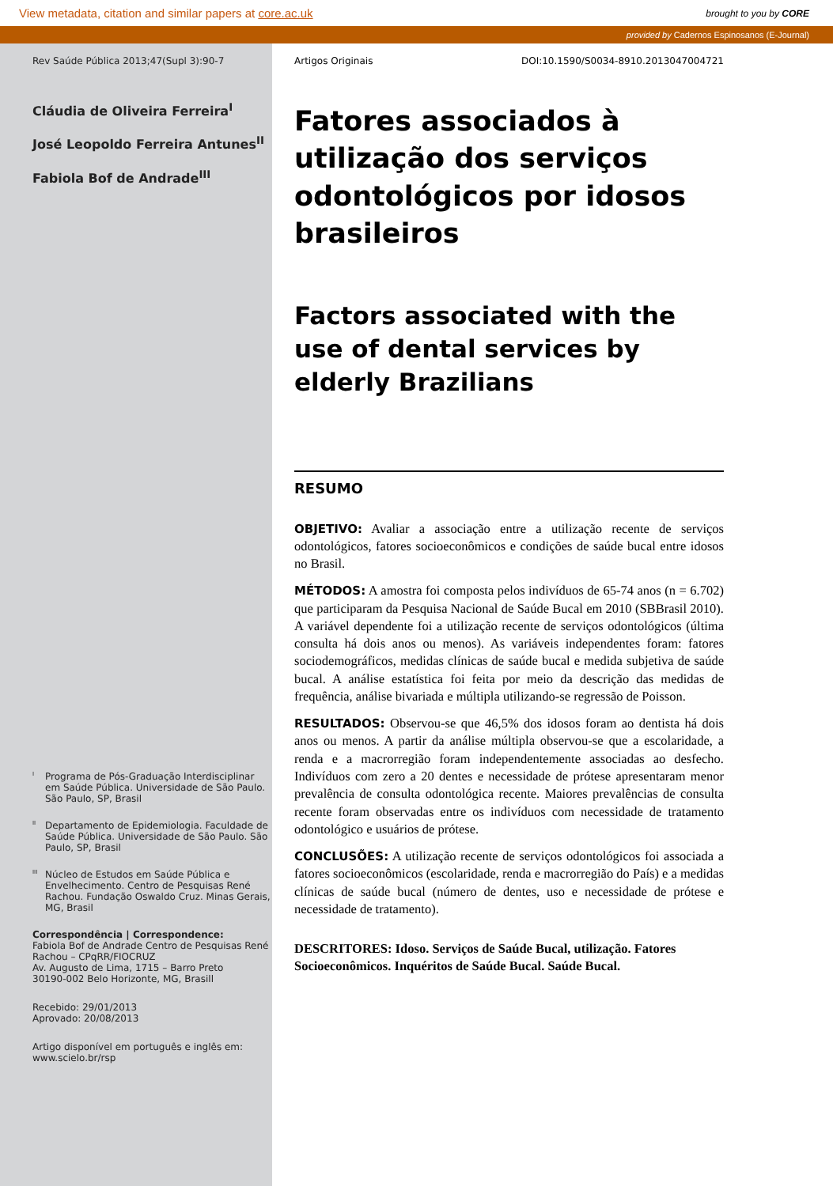View metadata, citation and similar papers at core.ac.uk brought to you by CORE
provided by Cadernos Espinosanos (E-Journal)
Rev Saúde Pública 2013;47(Supl 3):90-7
Cláudia de Oliveira Ferreira<sup>I</sup>
José Leopoldo Ferreira Antunes<sup>II</sup>
Fabiola Bof de Andrade<sup>III</sup>
<sup>I</sup> Programa de Pós-Graduação Interdisciplinar em Saúde Pública. Universidade de São Paulo. São Paulo, SP, Brasil
<sup>II</sup> Departamento de Epidemiologia. Faculdade de Saúde Pública. Universidade de São Paulo. São Paulo, SP, Brasil
<sup>III</sup> Núcleo de Estudos em Saúde Pública e Envelhecimento. Centro de Pesquisas René Rachou. Fundação Oswaldo Cruz. Minas Gerais, MG, Brasil
Correspondência | Correspondence:
Fabiola Bof de Andrade Centro de Pesquisas René Rachou – CPqRR/FIOCRUZ
Av. Augusto de Lima, 1715 – Barro Preto
30190-002 Belo Horizonte, MG, Brasill
Recebido: 29/01/2013
Aprovado: 20/08/2013
Artigo disponível em português e inglês em: www.scielo.br/rsp
Artigos Originais DOI:10.1590/S0034-8910.2013047004721
Fatores associados à utilização dos serviços odontológicos por idosos brasileiros
Factors associated with the use of dental services by elderly Brazilians
RESUMO
OBJETIVO: Avaliar a associação entre a utilização recente de serviços odontológicos, fatores socioeconômicos e condições de saúde bucal entre idosos no Brasil.
MÉTODOS: A amostra foi composta pelos indivíduos de 65-74 anos (n = 6.702) que participaram da Pesquisa Nacional de Saúde Bucal em 2010 (SBBrasil 2010). A variável dependente foi a utilização recente de serviços odontológicos (última consulta há dois anos ou menos). As variáveis independentes foram: fatores sociodemográficos, medidas clínicas de saúde bucal e medida subjetiva de saúde bucal. A análise estatística foi feita por meio da descrição das medidas de frequência, análise bivariada e múltipla utilizando-se regressão de Poisson.
RESULTADOS: Observou-se que 46,5% dos idosos foram ao dentista há dois anos ou menos. A partir da análise múltipla observou-se que a escolaridade, a renda e a macrorregião foram independentemente associadas ao desfecho. Indivíduos com zero a 20 dentes e necessidade de prótese apresentaram menor prevalência de consulta odontológica recente. Maiores prevalências de consulta recente foram observadas entre os indivíduos com necessidade de tratamento odontológico e usuários de prótese.
CONCLUSÕES: A utilização recente de serviços odontológicos foi associada a fatores socioeconômicos (escolaridade, renda e macrorregião do País) e a medidas clínicas de saúde bucal (número de dentes, uso e necessidade de prótese e necessidade de tratamento).
DESCRITORES: Idoso. Serviços de Saúde Bucal, utilização. Fatores Socioeconômicos. Inquéritos de Saúde Bucal. Saúde Bucal.